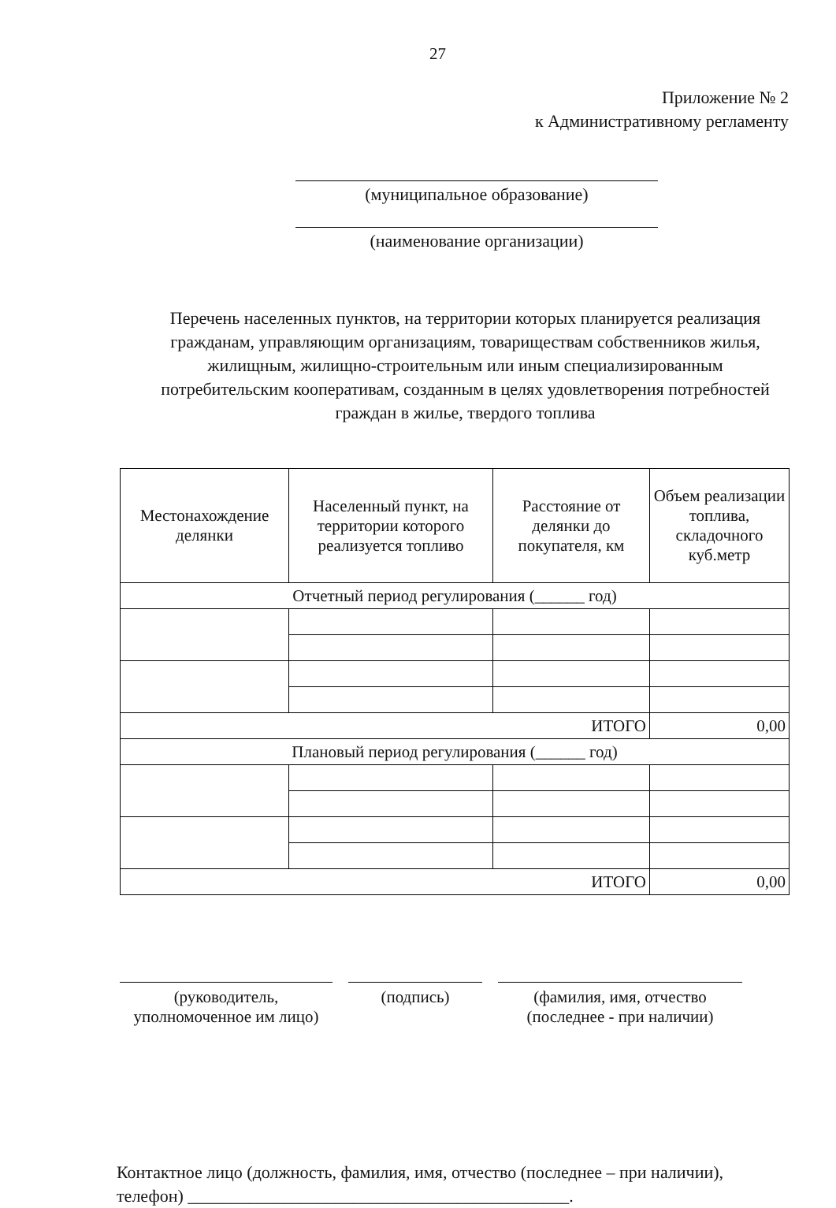27
Приложение № 2
к Административному регламенту
(муниципальное образование)
(наименование организации)
Перечень населенных пунктов, на территории которых планируется реализация гражданам, управляющим организациям, товариществам собственников жилья, жилищным, жилищно-строительным или иным специализированным потребительским кооперативам, созданным в целях удовлетворения потребностей граждан в жилье, твердого топлива
| Местонахождение делянки | Населенный пункт, на территории которого реализуется топливо | Расстояние от делянки до покупателя, км | Объем реализации топлива, складочного куб.метр |
| --- | --- | --- | --- |
| Отчетный период регулирования (______ год) | | | |
| ИТОГО | | | 0,00 |
| Плановый период регулирования (______ год) | | | |
| ИТОГО | | | 0,00 |
(руководитель,
уполномоченное им лицо)
(подпись) (фамилия, имя, отчество
(последнее - при наличии)
Контактное лицо (должность, фамилия, имя, отчество (последнее – при наличии), телефон) ____________________________________________.